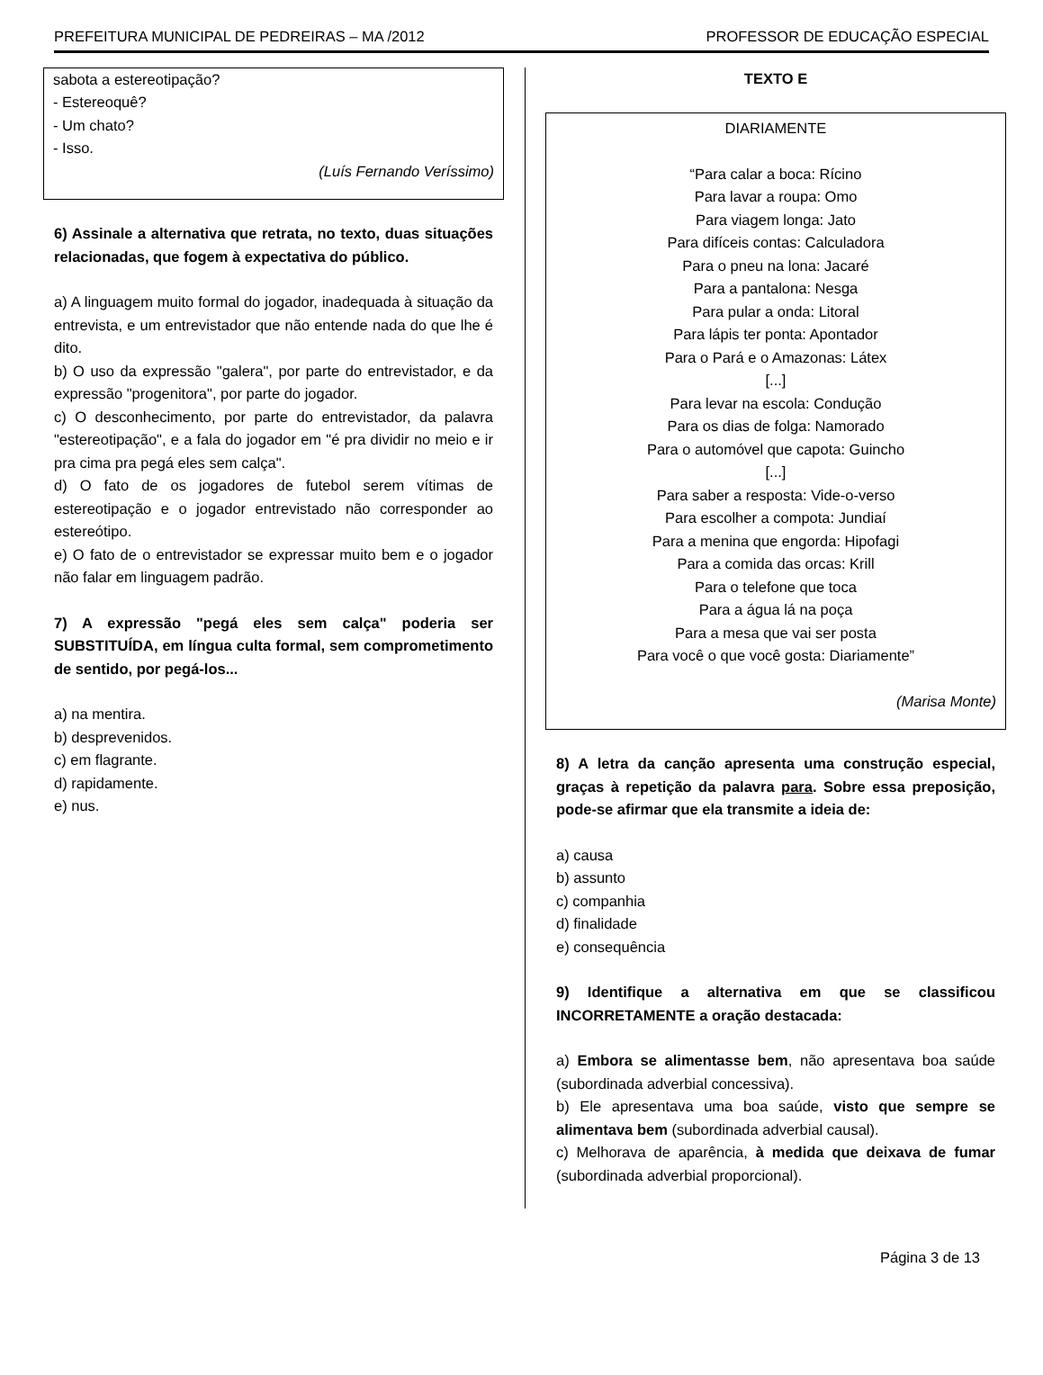PREFEITURA MUNICIPAL DE PEDREIRAS – MA /2012 PROFESSOR DE EDUCAÇÃO ESPECIAL
sabota a estereotipação?
- Estereoquê?
- Um chato?
- Isso.
(Luís Fernando Veríssimo)
6) Assinale a alternativa que retrata, no texto, duas situações relacionadas, que fogem à expectativa do público.
a) A linguagem muito formal do jogador, inadequada à situação da entrevista, e um entrevistador que não entende nada do que lhe é dito.
b) O uso da expressão "galera", por parte do entrevistador, e da expressão "progenitora", por parte do jogador.
c) O desconhecimento, por parte do entrevistador, da palavra "estereotipação", e a fala do jogador em "é pra dividir no meio e ir pra cima pra pegá eles sem calça".
d) O fato de os jogadores de futebol serem vítimas de estereotipação e o jogador entrevistado não corresponder ao estereótipo.
e) O fato de o entrevistador se expressar muito bem e o jogador não falar em linguagem padrão.
7) A expressão "pegá eles sem calça" poderia ser SUBSTITUÍDA, em língua culta formal, sem comprometimento de sentido, por pegá-los...
a) na mentira.
b) desprevenidos.
c) em flagrante.
d) rapidamente.
e) nus.
TEXTO E
DIARIAMENTE
“Para calar a boca: Rícino
Para lavar a roupa: Omo
Para viagem longa: Jato
Para difíceis contas: Calculadora
Para o pneu na lona: Jacaré
Para a pantalona: Nesga
Para pular a onda: Litoral
Para lápis ter ponta: Apontador
Para o Pará e o Amazonas: Látex
[...]
Para levar na escola: Condução
Para os dias de folga: Namorado
Para o automóvel que capota: Guincho
[...]
Para saber a resposta: Vide-o-verso
Para escolher a compota: Jundiaí
Para a menina que engorda: Hipofagi
Para a comida das orcas: Krill
Para o telefone que toca
Para a água lá na poça
Para a mesa que vai ser posta
Para você o que você gosta: Diariamente”
(Marisa Monte)
8) A letra da canção apresenta uma construção especial, graças à repetição da palavra para. Sobre essa preposição, pode-se afirmar que ela transmite a ideia de:
a) causa
b) assunto
c) companhia
d) finalidade
e) consequência
9) Identifique a alternativa em que se classificou INCORRETAMENTE a oração destacada:
a) Embora se alimentasse bem, não apresentava boa saúde (subordinada adverbial concessiva).
b) Ele apresentava uma boa saúde, visto que sempre se alimentava bem (subordinada adverbial causal).
c) Melhorava de aparência, à medida que deixava de fumar (subordinada adverbial proporcional).
Página 3 de 13